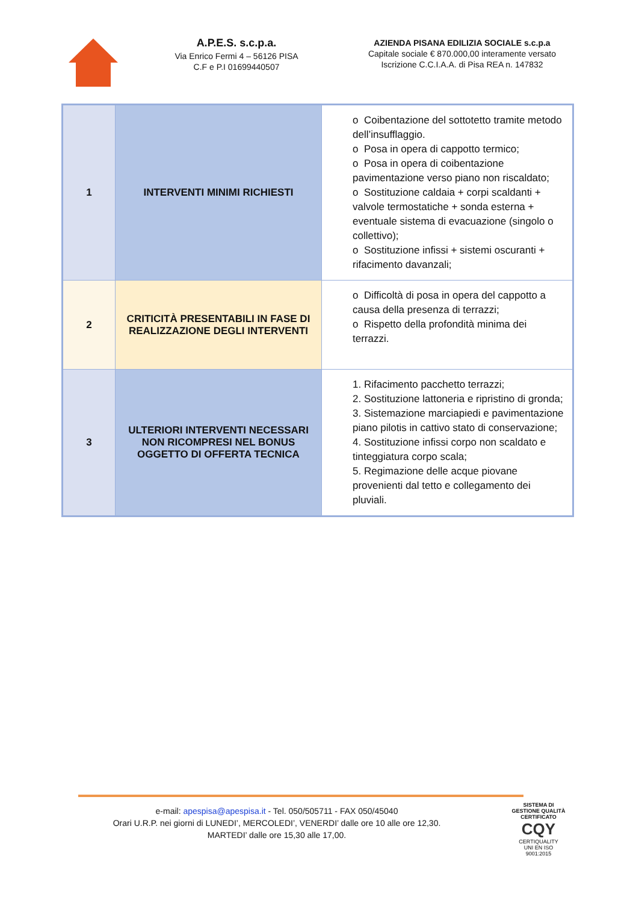A.P.E.S. s.c.p.a.
Via Enrico Fermi 4 – 56126 PISA
C.F e P.I 01699440507
AZIENDA PISANA EDILIZIA SOCIALE s.c.p.a
Capitale sociale € 870.000,00 interamente versato
Iscrizione C.C.I.A.A. di Pisa REA n. 147832
| 1 | INTERVENTI MINIMI RICHIESTI | o Coibentazione del sottotetto tramite metodo dell’insufflaggio. o Posa in opera di cappotto termico; o Posa in opera di coibentazione pavimentazione verso piano non riscaldato; o Sostituzione caldaia + corpi scaldanti + valvole termostatiche + sonda esterna + eventuale sistema di evacuazione (singolo o collettivo); o Sostituzione infissi + sistemi oscuranti + rifacimento davanzali; |
| 2 | CRITICITÀ PRESENTABILI IN FASE DI REALIZZAZIONE DEGLI INTERVENTI | o Difficoltà di posa in opera del cappotto a causa della presenza di terrazzi; o Rispetto della profondità minima dei terrazzi. |
| 3 | ULTERIORI INTERVENTI NECESSARI NON RICOMPRESI NEL BONUS OGGETTO DI OFFERTA TECNICA | 1. Rifacimento pacchetto terrazzi; 2. Sostituzione lattoneria e ripristino di gronda; 3. Sistemazione marciapiedi e pavimentazione piano pilotis in cattivo stato di conservazione; 4. Sostituzione infissi corpo non scaldato e tinteggiatura corpo scala; 5. Regimazione delle acque piovane provenienti dal tetto e collegamento dei pluviali. |
e-mail: apespisa@apespisa.it - Tel. 050/505711 - FAX 050/45040
Orari U.R.P. nei giorni di LUNEDI’, MERCOLEDI’, VENERDI’ dalle ore 10 alle ore 12,30.
MARTEDI’ dalle ore 15,30 alle 17,00.
SISTEMA DI GESTIONE QUALITÀ CERTIFICATO
CQY
CERTIQUALITY
UNI EN ISO 9001:2015